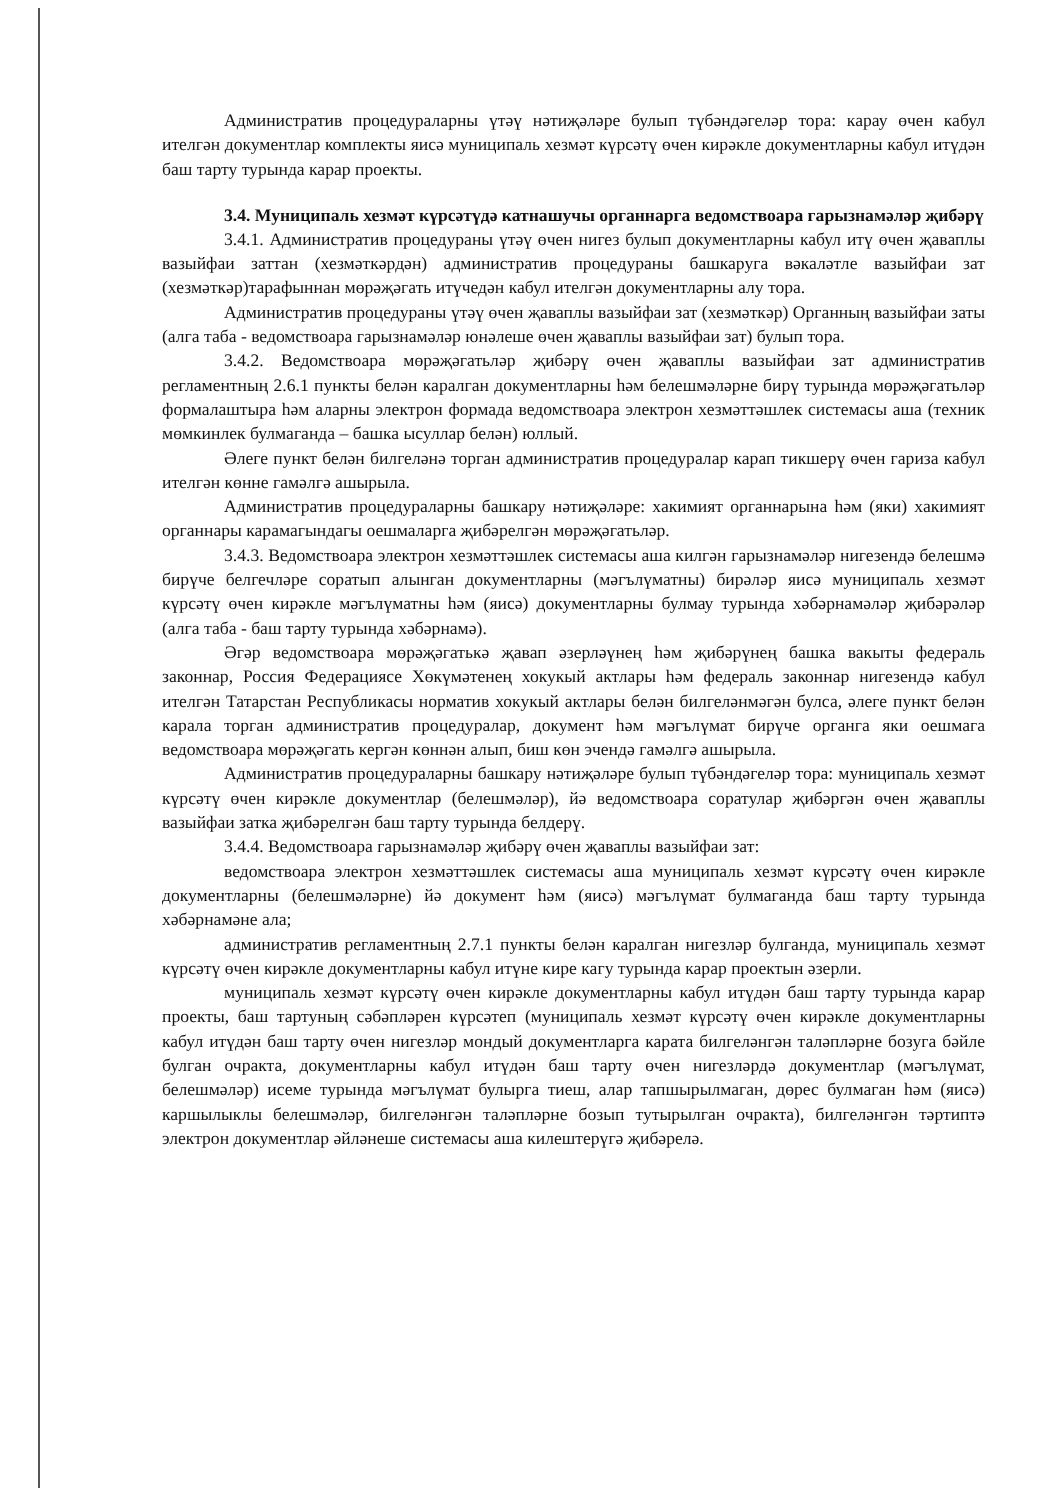Административ процедураларны үтәү нәтиҗәләре булып түбәндәгеләр тора: карау өчен кабул ителгән документлар комплекты яисә муниципаль хезмәт күрсәтү өчен кирәкле документларны кабул итүдән баш тарту турында карар проекты.
3.4. Муниципаль хезмәт күрсәтүдә катнашучы органнарга ведомствоара гарызнамәләр җибәрү
3.4.1. Административ процедураны үтәү өчен нигез булып документларны кабул итү өчен җаваплы вазыйфаи заттан (хезмәткәрдән) административ процедураны башкаруга вәкаләтле вазыйфаи зат (хезмәткәр)тарафыннан мөрәҗәгать итүчедән кабул ителгән документларны алу тора.
Административ процедураны үтәү өчен җаваплы вазыйфаи зат (хезмәткәр) Органның вазыйфаи заты (алга таба - ведомствоара гарызнамәләр юнәлеше өчен җаваплы вазыйфаи зат) булып тора.
3.4.2. Ведомствоара мөрәҗәгатьләр җибәрү өчен җаваплы вазыйфаи зат административ регламентның 2.6.1 пункты белән каралган документларны һәм белешмәләрне бирү турында мөрәҗәгатьләр формалаштыра һәм аларны электрон формада ведомствоара электрон хезмәттәшлек системасы аша (техник мөмкинлек булмаганда – башка ысуллар белән) юллый.
Әлеге пункт белән билгеләнә торган административ процедуралар карап тикшерү өчен гариза кабул ителгән көнне гамәлгә ашырыла.
Административ процедураларны башкару нәтиҗәләре: хакимият органнарына һәм (яки) хакимият органнары карамагындагы оешмаларга җибәрелгән мөрәҗәгатьләр.
3.4.3. Ведомствоара электрон хезмәттәшлек системасы аша килгән гарызнамәләр нигезендә белешмә бирүче белгечләре соратып алынган документларны (мәгълүматны) бирәләр яисә муниципаль хезмәт күрсәтү өчен кирәкле мәгълүматны һәм (яисә) документларны булмау турында хәбәрнамәләр җибәрәләр (алга таба - баш тарту турында хәбәрнамә).
Әгәр ведомствоара мөрәҗәгатькә җавап әзерләүнең һәм җибәрүнең башка вакыты федераль законнар, Россия Федерациясе Хөкүмәтенең хокукый актлары һәм федераль законнар нигезендә кабул ителгән Татарстан Республикасы норматив хокукый актлары белән билгеләнмәгән булса, әлеге пункт белән карала торган административ процедуралар, документ һәм мәгълүмат бирүче органга яки оешмага ведомствоара мөрәҗәгать кергән көннән алып, биш көн эчендә гамәлгә ашырыла.
Административ процедураларны башкару нәтиҗәләре булып түбәндәгеләр тора: муниципаль хезмәт күрсәтү өчен кирәкле документлар (белешмәләр), йә ведомствоара соратулар җибәргән өчен җаваплы вазыйфаи затка җибәрелгән баш тарту турында белдерү.
3.4.4. Ведомствоара гарызнамәләр җибәрү өчен җаваплы вазыйфаи зат:
ведомствоара электрон хезмәттәшлек системасы аша муниципаль хезмәт күрсәтү өчен кирәкле документларны (белешмәләрне) йә документ һәм (яисә) мәгълүмат булмаганда баш тарту турында хәбәрнамәне ала;
административ регламентның 2.7.1 пункты белән каралган нигезләр булганда, муниципаль хезмәт күрсәтү өчен кирәкле документларны кабул итүне кире кагу турында карар проектын әзерли.
муниципаль хезмәт күрсәтү өчен кирәкле документларны кабул итүдән баш тарту турында карар проекты, баш тартуның сәбәпләрен күрсәтеп (муниципаль хезмәт күрсәтү өчен кирәкле документларны кабул итүдән баш тарту өчен нигезләр мондый документларга карата билгеләнгән таләпләрне бозуга бәйле булган очракта, документларны кабул итүдән баш тарту өчен нигезләрдә документлар (мәгълүмат, белешмәләр) исеме турында мәгълүмат булырга тиеш, алар тапшырылмаган, дөрес булмаган һәм (яисә) каршылыклы белешмәләр, билгеләнгән таләпләрне бозып тутырылган очракта), билгеләнгән тәртиптә электрон документлар әйләнеше системасы аша килештерүгә җибәрелә.